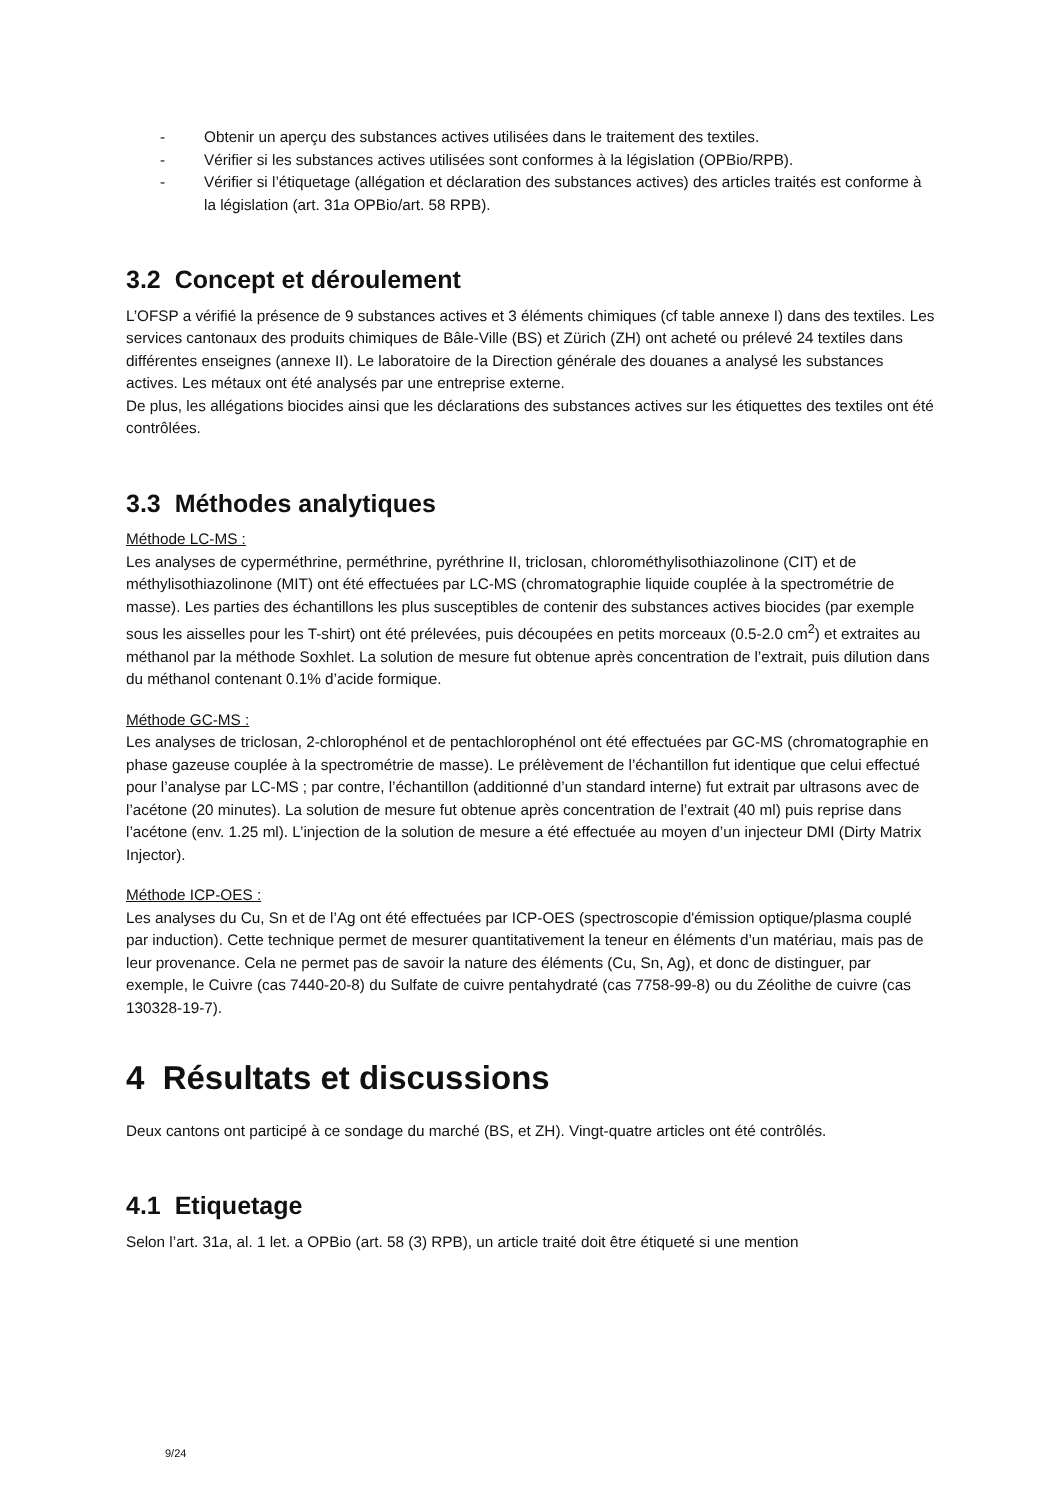- Obtenir un aperçu des substances actives utilisées dans le traitement des textiles.
- Vérifier si les substances actives utilisées sont conformes à la législation (OPBio/RPB).
- Vérifier si l’étiquetage (allégation et déclaration des substances actives) des articles traités est conforme à la législation (art. 31a OPBio/art. 58 RPB).
3.2 Concept et déroulement
L’OFSP a vérifié la présence de 9 substances actives et 3 éléments chimiques (cf table annexe I) dans des textiles. Les services cantonaux des produits chimiques de Bâle-Ville (BS) et Zürich (ZH) ont acheté ou prélevé 24 textiles dans différentes enseignes (annexe II). Le laboratoire de la Direction générale des douanes a analysé les substances actives. Les métaux ont été analysés par une entreprise externe.
De plus, les allégations biocides ainsi que les déclarations des substances actives sur les étiquettes des textiles ont été contrôlées.
3.3 Méthodes analytiques
Méthode LC-MS :
Les analyses de cyperméthrine, perméthrine, pyréthrine II, triclosan, chlorométhylisothiazolinone (CIT) et de méthylisothiazolinone (MIT) ont été effectuées par LC-MS (chromatographie liquide couplée à la spectrométrie de masse). Les parties des échantillons les plus susceptibles de contenir des substances actives biocides (par exemple sous les aisselles pour les T-shirt) ont été prélevées, puis découpées en petits morceaux (0.5-2.0 cm<sup>2</sup>) et extraites au méthanol par la méthode Soxhlet. La solution de mesure fut obtenue après concentration de l’extrait, puis dilution dans du méthanol contenant 0.1% d’acide formique.
Méthode GC-MS :
Les analyses de triclosan, 2-chlorophénol et de pentachlorophénol ont été effectuées par GC-MS (chromatographie en phase gazeuse couplée à la spectrométrie de masse). Le prélèvement de l’échantillon fut identique que celui effectué pour l’analyse par LC-MS ; par contre, l’échantillon (additionné d’un standard interne) fut extrait par ultrasons avec de l’acétone (20 minutes). La solution de mesure fut obtenue après concentration de l’extrait (40 ml) puis reprise dans l’acétone (env. 1.25 ml). L’injection de la solution de mesure a été effectuée au moyen d’un injecteur DMI (Dirty Matrix Injector).
Méthode ICP-OES :
Les analyses du Cu, Sn et de l’Ag ont été effectuées par ICP-OES (spectroscopie d'émission optique/plasma couplé par induction). Cette technique permet de mesurer quantitativement la teneur en éléments d’un matériau, mais pas de leur provenance. Cela ne permet pas de savoir la nature des éléments (Cu, Sn, Ag), et donc de distinguer, par exemple, le Cuivre (cas 7440-20-8) du Sulfate de cuivre pentahydraté (cas 7758-99-8) ou du Zéolithe de cuivre (cas 130328-19-7).
4 Résultats et discussions
Deux cantons ont participé à ce sondage du marché (BS, et ZH). Vingt-quatre articles ont été contrôlés.
4.1 Etiquetage
Selon l’art. 31a, al. 1 let. a OPBio (art. 58 (3) RPB), un article traité doit être étiqueté si une mention
9/24